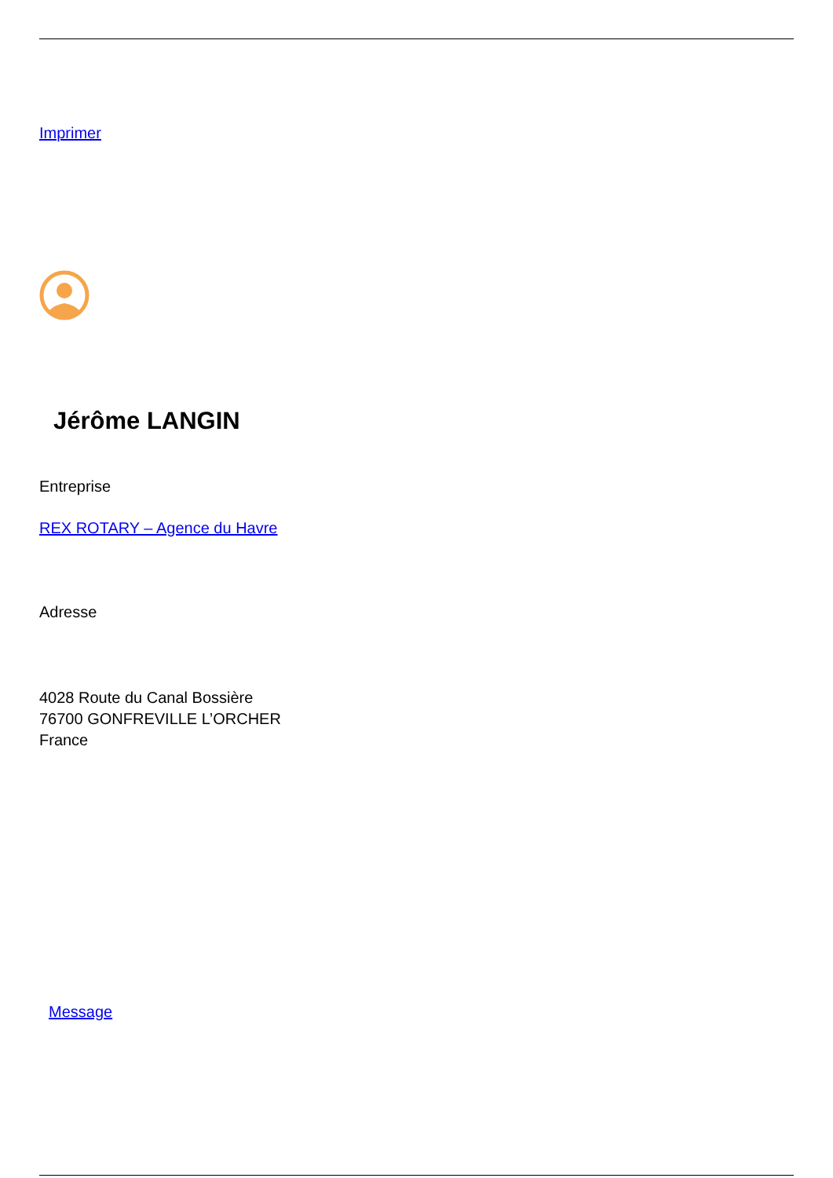Imprimer
Jérôme LANGIN
Entreprise
REX ROTARY – Agence du Havre
Adresse
4028 Route du Canal Bossière
76700 GONFREVILLE L’ORCHER
France
Message